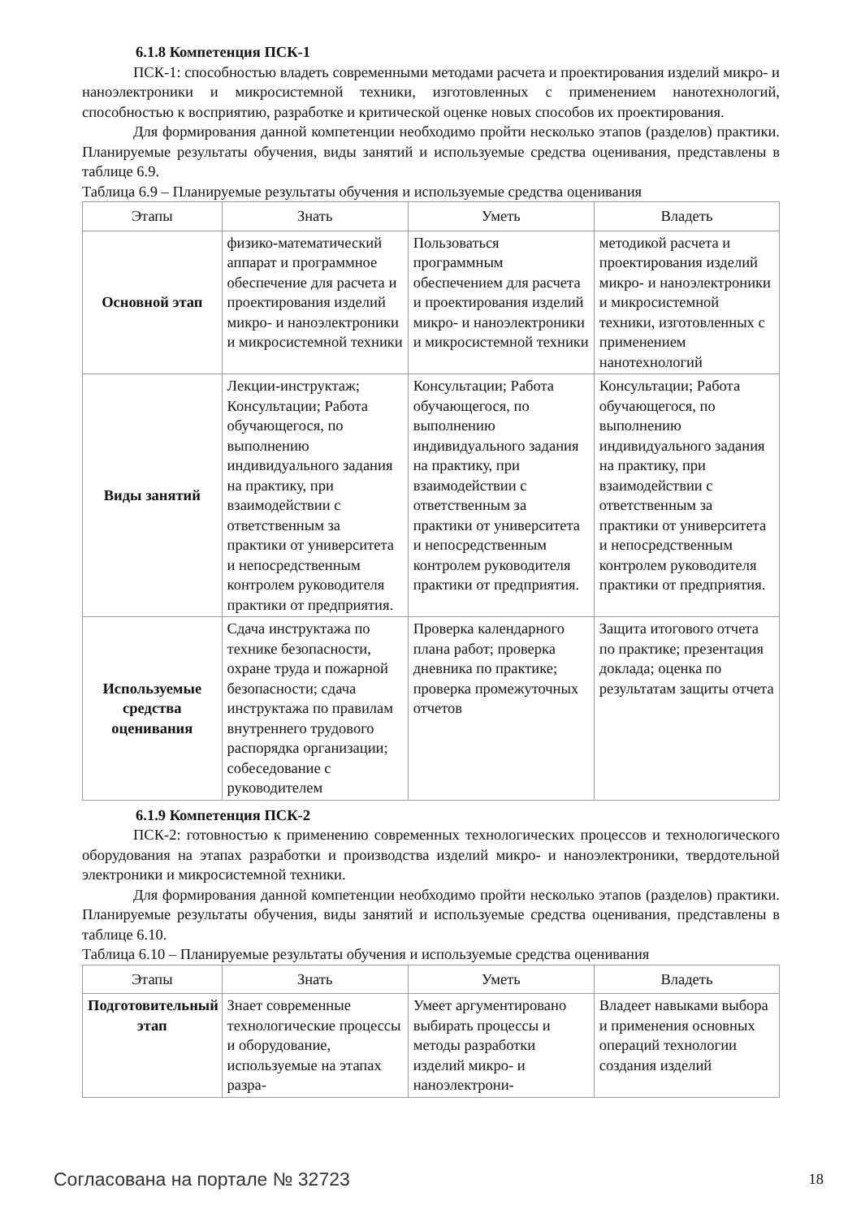6.1.8 Компетенция ПСК-1
ПСК-1: способностью владеть современными методами расчета и проектирования изделий микро- и наноэлектроники и микросистемной техники, изготовленных с применением нанотехнологий, способностью к восприятию, разработке и критической оценке новых способов их проектирования.
Для формирования данной компетенции необходимо пройти несколько этапов (разделов) практики. Планируемые результаты обучения, виды занятий и используемые средства оценивания, представлены в таблице 6.9.
Таблица 6.9 – Планируемые результаты обучения и используемые средства оценивания
| Этапы | Знать | Уметь | Владеть |
| --- | --- | --- | --- |
| Основной этап | физико-математический аппарат и программное обеспечение для расчета и проектирования изделий микро- и наноэлектроники и микросистемной техники | Пользоваться программным обеспечением для расчета и проектирования изделий микро- и наноэлектроники и микросистемной техники | методикой расчета и проектирования изделий микро- и наноэлектроники и микросистемной техники, изготовленных с применением нанотехнологий |
| Виды занятий | Лекции-инструктаж; Консультации; Работа обучающегося, по выполнению индивидуального задания на практику, при взаимодействии с ответственным за практики от университета и непосредственным контролем руководителя практики от предприятия. | Консультации; Работа обучающегося, по выполнению индивидуального задания на практику, при взаимодействии с ответственным за практики от университета и непосредственным контролем руководителя практики от предприятия. | Консультации; Работа обучающегося, по выполнению индивидуального задания на практику, при взаимодействии с ответственным за практики от университета и непосредственным контролем руководителя практики от предприятия. |
| Используемые средства оценивания | Сдача инструктажа по технике безопасности, охране труда и пожарной безопасности; сдача инструктажа по правилам внутреннего трудового распорядка организации; собеседование с руководителем | Проверка календарного плана работ; проверка дневника по практике; проверка промежуточных отчетов | Защита итогового отчета по практике; презентация доклада; оценка по результатам защиты отчета |
6.1.9 Компетенция ПСК-2
ПСК-2: готовностью к применению современных технологических процессов и технологического оборудования на этапах разработки и производства изделий микро- и наноэлектроники, твердотельной электроники и микросистемной техники.
Для формирования данной компетенции необходимо пройти несколько этапов (разделов) практики. Планируемые результаты обучения, виды занятий и используемые средства оценивания, представлены в таблице 6.10.
Таблица 6.10 – Планируемые результаты обучения и используемые средства оценивания
| Этапы | Знать | Уметь | Владеть |
| --- | --- | --- | --- |
| Подготовительный этап | Знает современные технологические процессы и оборудование, используемые на этапах разра- | Умеет аргументировано выбирать процессы и методы разработки изделий микро- и наноэлектрони- | Владеет навыками выбора и применения основных операций технологии создания изделий |
Согласована на портале № 32723 18